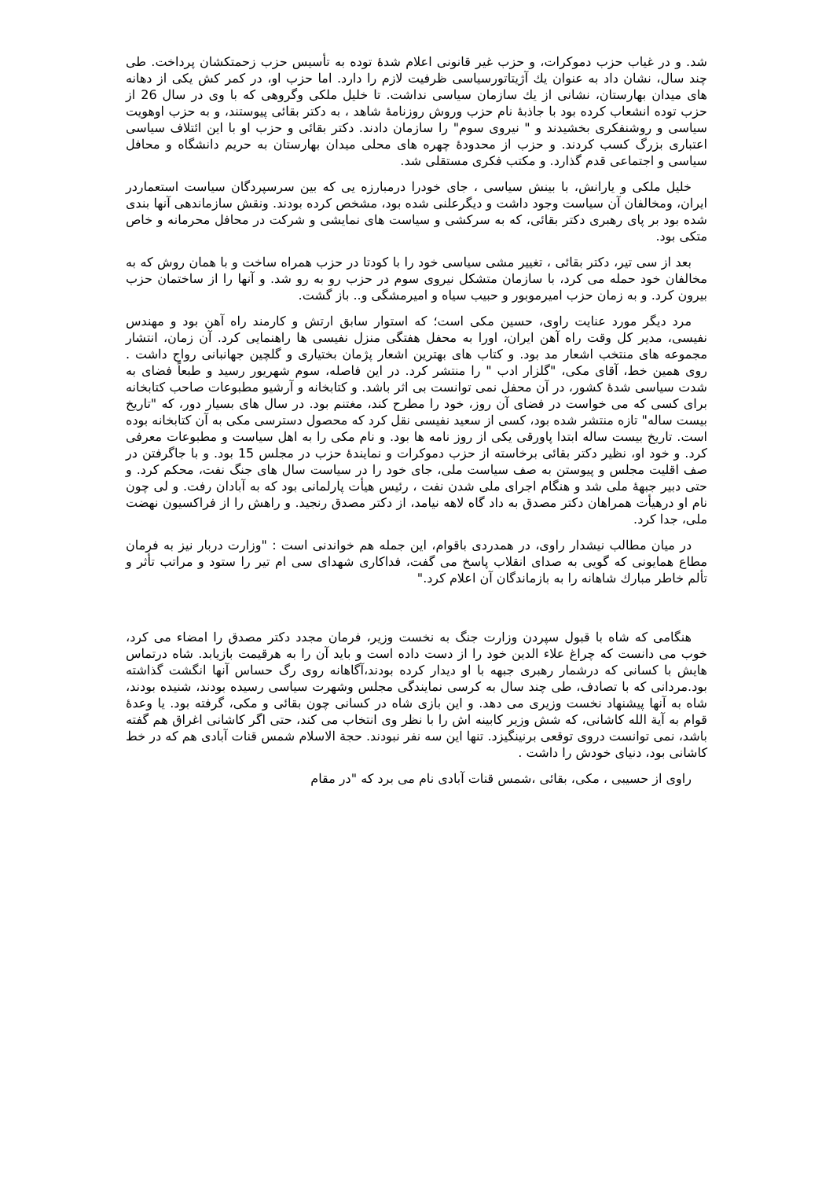شد. و در غیاب حزب دموکرات، و حزب غیر قانونی اعلام شدهٔ توده به تأسیس حزب زحمتکشان پرداخت. طی چند سال، نشان داد به عنوان يك آژیتاتورسیاسی ظرفیت لازم را دارد. اما حزب او، در کمر کش یکی از دهانه های میدان بهارستان، نشانی از يك سازمان سیاسی نداشت. تا خلیل ملکی وگروهی که با وی در سال 26 از حزب توده انشعاب کرده بود با جاذبهٔ نام حزب وروش روزنامهٔ شاهد ، به دکتر بقائی پیوستند، و به حزب اوهویت سیاسی و روشنفکری بخشیدند و " نیروی سوم" را سازمان دادند. دکتر بقائی و حزب او با این ائتلاف سیاسی اعتباری بزرگ کسب کردند. و حزب از محدودهٔ چهره های محلی میدان بهارستان به حریم دانشگاه و محافل سیاسی و اجتماعی قدم گذارد. و مکتب فکری مستقلی شد.
خلیل ملکی و یارانش، با بینش سیاسی ، جای خودرا درمبارزه یی که بین سرسپردگان سیاست استعماردر ایران، ومخالفان آن سیاست وجود داشت و دیگرعلنی شده بود، مشخص کرده بودند. ونقش سازماندهی آنها بندی شده بود بر پای رهبری دکتر بقائی، که به سرکشی و سیاست های نمایشی و شرکت در محافل محرمانه و خاص متکی بود.
بعد از سی تیر، دکتر بقائی ، تغییر مشی سیاسی خود را با کودتا در حزب همراه ساخت و با همان روش که به مخالفان خود حمله می کرد، با سازمان متشکل نیروی سوم در حزب رو به رو شد. و آنها را از ساختمان حزب بیرون کرد. و به زمان حزب امیرموبور و حبیب سیاه و امیرمشگی و.. باز گشت.
مرد دیگر مورد عنایت راوی، حسین مکی است؛ که استوار سابق ارتش و کارمند راه آهن بود و مهندس نفیسی، مدیر کل وقت راه آهن ایران، اورا به محفل هفتگی منزل نفیسی ها راهنمایی کرد. آن زمان، انتشار مجموعه های منتخب اشعار مد بود. و کتاب های بهترین اشعار پژمان بختیاری و گلچین جهانبانی رواج داشت . روی همین خط، آقای مکی، "گلزار ادب " را منتشر کرد. در این فاصله، سوم شهریور رسید و طبعاً فضای به شدت سیاسی شدهٔ کشور، در آن محفل نمی توانست بی اثر باشد. و کتابخانه و آرشیو مطبوعات صاحب کتابخانه برای کسی که می خواست در فضای آن روز، خود را مطرح کند، مغتنم بود. در سال های بسیار دور، که "تاریخ بیست ساله" تازه منتشر شده بود، کسی از سعید نفیسی نقل کرد که محصول دسترسی مکی به آن کتابخانه بوده است. تاریخ بیست ساله ابتدا پاورقی یکی از روز نامه ها بود. و نام مکی را به اهل سیاست و مطبوعات معرفی کرد. و خود او، نظیر دکتر بقائی برخاسته از حزب دموکرات و نمایندهٔ حزب در مجلس 15 بود. و با جاگرفتن در صف اقلیت مجلس و پیوستن به صف سیاست ملی، جای خود را در سیاست سال های جنگ نفت، محکم کرد. و حتی دبیر جبههٔ ملی شد و هنگام اجرای ملی شدن نفت ، رئیس هیأت پارلمانی بود که به آبادان رفت. و لی چون نام او درهیأت همراهان دکتر مصدق به داد گاه لاهه نیامد، از دکتر مصدق رنجید. و راهش را از فراکسیون نهضت ملی، جدا کرد.
در میان مطالب نیشدار راوی، در همدردی باقوام، این جمله هم خواندنی است : "وزارت دربار نیز به فرمان مطاع همایونی که گویی به صدای انقلاب پاسخ می گفت، فداکاری شهدای سی ام تیر را ستود و مراتب تأثر و تألم خاطر مبارك شاهانه را به بازماندگان آن اعلام کرد."
هنگامی که شاه با قبول سپردن وزارت جنگ به نخست وزیر، فرمان مجدد دکتر مصدق را امضاء می کرد، خوب می دانست که چراغ علاء الدین خود را از دست داده است و باید آن را به هرقیمت بازیابد. شاه درتماس هایش با کسانی که درشمار رهبری جبهه با او دیدار کرده بودند،آگاهانه روی رگ حساس آنها انگشت گذاشته بود.مردانی که با تصادف، طی چند سال به کرسی نمایندگی مجلس وشهرت سیاسی رسیده بودند، شنیده بودند، شاه به آنها پیشنهاد نخست وزیری می دهد. و این بازی شاه در کسانی چون بقائی و مکی، گرفته بود. یا وعدهٔ قوام به آیة الله کاشانی، که شش وزیر کابینه اش را با نظر وی انتخاب می کند، حتی اگر کاشانی اغراق هم گفته باشد، نمی توانست دروی توقعی برنینگیزد. تنها این سه نفر نبودند. حجة الاسلام شمس قنات آبادی هم که در خط کاشانی بود، دنیای خودش را داشت .
راوی از حسیبی ، مکی، بقائی ،شمس قنات آبادی نام می برد که "در مقام